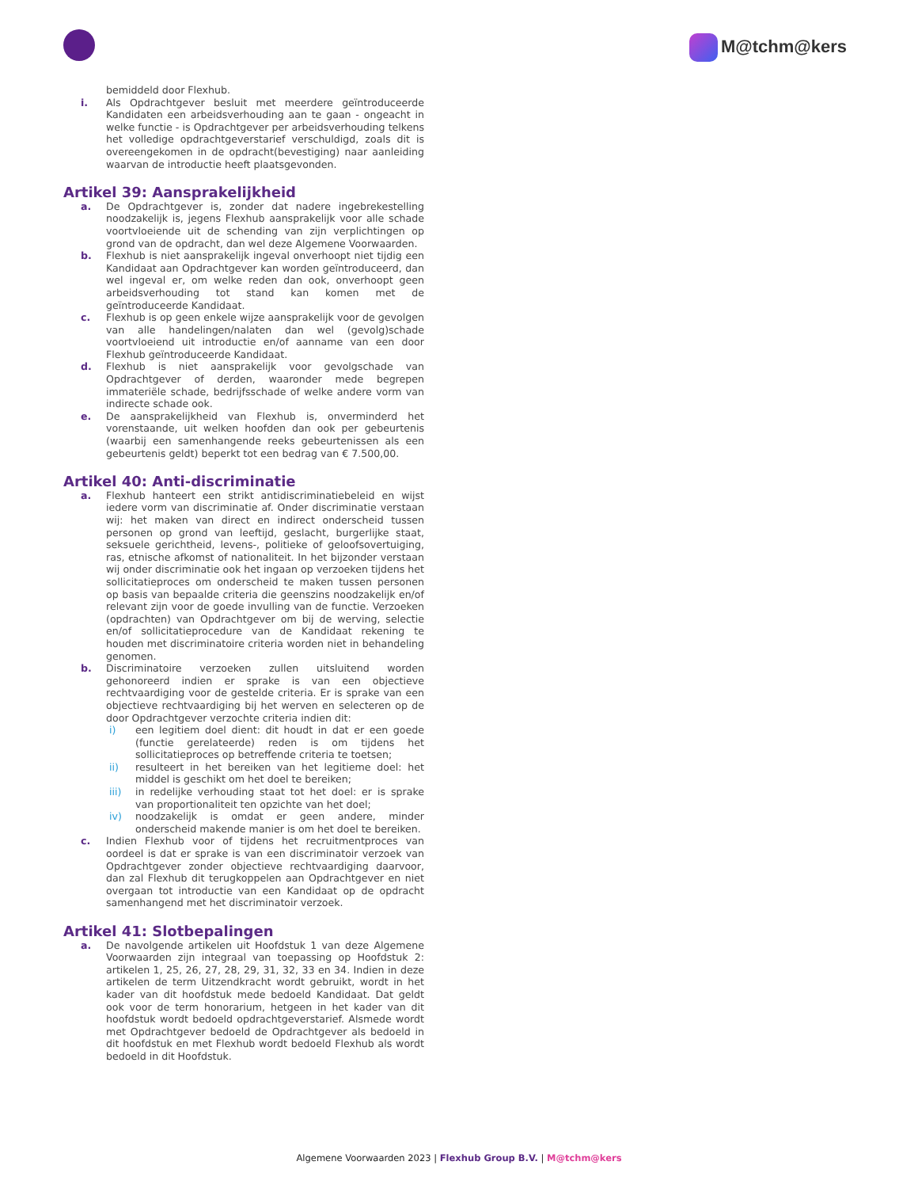M@tchm@kers
bemiddeld door Flexhub.
i. Als Opdrachtgever besluit met meerdere geïntroduceerde Kandidaten een arbeidsverhouding aan te gaan - ongeacht in welke functie - is Opdrachtgever per arbeidsverhouding telkens het volledige opdrachtgeverstarief verschuldigd, zoals dit is overeengekomen in de opdracht(bevestiging) naar aanleiding waarvan de introductie heeft plaatsgevonden.
Artikel 39: Aansprakelijkheid
a. De Opdrachtgever is, zonder dat nadere ingebrekestelling noodzakelijk is, jegens Flexhub aansprakelijk voor alle schade voortvloeiende uit de schending van zijn verplichtingen op grond van de opdracht, dan wel deze Algemene Voorwaarden.
b. Flexhub is niet aansprakelijk ingeval onverhoopt niet tijdig een Kandidaat aan Opdrachtgever kan worden geïntroduceerd, dan wel ingeval er, om welke reden dan ook, onverhoopt geen arbeidsverhouding tot stand kan komen met de geïntroduceerde Kandidaat.
c. Flexhub is op geen enkele wijze aansprakelijk voor de gevolgen van alle handelingen/nalaten dan wel (gevolg)schade voortvloeiend uit introductie en/of aanname van een door Flexhub geïntroduceerde Kandidaat.
d. Flexhub is niet aansprakelijk voor gevolgschade van Opdrachtgever of derden, waaronder mede begrepen immateriële schade, bedrijfsschade of welke andere vorm van indirecte schade ook.
e. De aansprakelijkheid van Flexhub is, onverminderd het vorenstaande, uit welken hoofden dan ook per gebeurtenis (waarbij een samenhangende reeks gebeurtenissen als een gebeurtenis geldt) beperkt tot een bedrag van € 7.500,00.
Artikel 40: Anti-discriminatie
a. Flexhub hanteert een strikt antidiscriminatiebeleid en wijst iedere vorm van discriminatie af. Onder discriminatie verstaan wij: het maken van direct en indirect onderscheid tussen personen op grond van leeftijd, geslacht, burgerlijke staat, seksuele gerichtheid, levens-, politieke of geloofsovertuiging, ras, etnische afkomst of nationaliteit. In het bijzonder verstaan wij onder discriminatie ook het ingaan op verzoeken tijdens het sollicitatieproces om onderscheid te maken tussen personen op basis van bepaalde criteria die geenszins noodzakelijk en/of relevant zijn voor de goede invulling van de functie. Verzoeken (opdrachten) van Opdrachtgever om bij de werving, selectie en/of sollicitatieprocedure van de Kandidaat rekening te houden met discriminatoire criteria worden niet in behandeling genomen.
b. Discriminatoire verzoeken zullen uitsluitend worden gehonoreerd indien er sprake is van een objectieve rechtvaardiging voor de gestelde criteria. Er is sprake van een objectieve rechtvaardiging bij het werven en selecteren op de door Opdrachtgever verzochte criteria indien dit:
i) een legitiem doel dient: dit houdt in dat er een goede (functie gerelateerde) reden is om tijdens het sollicitatieproces op betreffende criteria te toetsen;
ii) resulteert in het bereiken van het legitieme doel: het middel is geschikt om het doel te bereiken;
iii) in redelijke verhouding staat tot het doel: er is sprake van proportionaliteit ten opzichte van het doel;
iv) noodzakelijk is omdat er geen andere, minder onderscheid makende manier is om het doel te bereiken.
c. Indien Flexhub voor of tijdens het recruitmentproces van oordeel is dat er sprake is van een discriminatoir verzoek van Opdrachtgever zonder objectieve rechtvaardiging daarvoor, dan zal Flexhub dit terugkoppelen aan Opdrachtgever en niet overgaan tot introductie van een Kandidaat op de opdracht samenhangend met het discriminatoir verzoek.
Artikel 41: Slotbepalingen
a. De navolgende artikelen uit Hoofdstuk 1 van deze Algemene Voorwaarden zijn integraal van toepassing op Hoofdstuk 2: artikelen 1, 25, 26, 27, 28, 29, 31, 32, 33 en 34. Indien in deze artikelen de term Uitzendkracht wordt gebruikt, wordt in het kader van dit hoofdstuk mede bedoeld Kandidaat. Dat geldt ook voor de term honorarium, hetgeen in het kader van dit hoofdstuk wordt bedoeld opdrachtgeverstarief. Alsmede wordt met Opdrachtgever bedoeld de Opdrachtgever als bedoeld in dit hoofdstuk en met Flexhub wordt bedoeld Flexhub als wordt bedoeld in dit Hoofdstuk.
Algemene Voorwaarden 2023 | Flexhub Group B.V. | M@tchm@kers